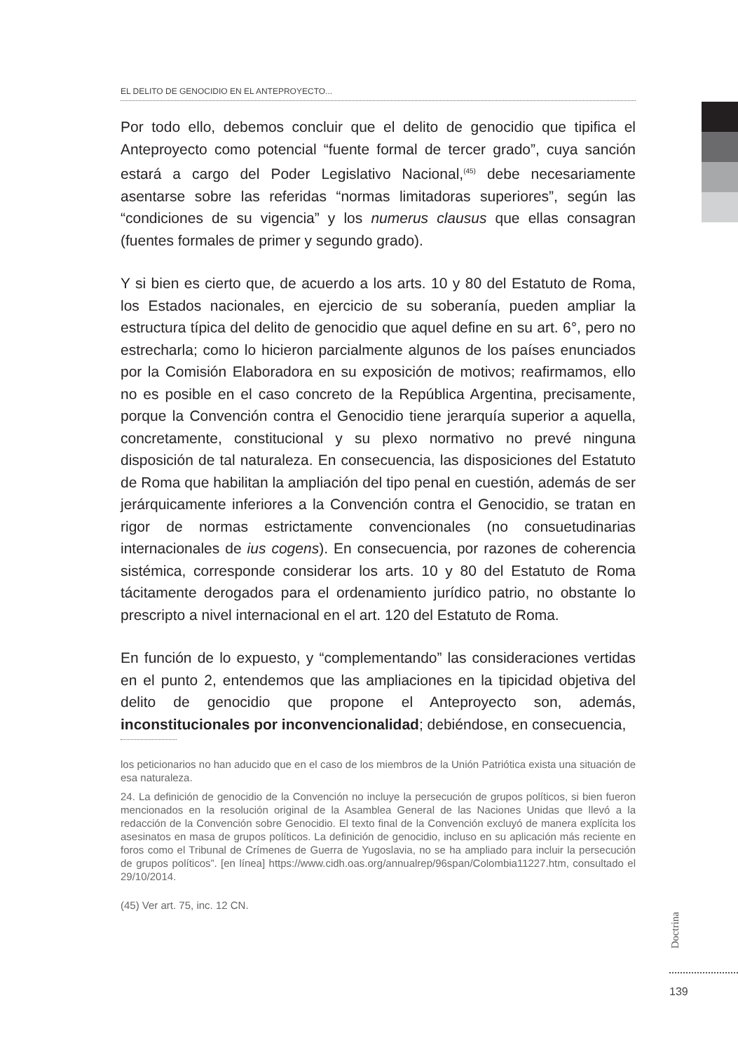EL DELITO DE GENOCIDIO EN EL ANTEPROYECTO...
Por todo ello, debemos concluir que el delito de genocidio que tipifica el Anteproyecto como potencial “fuente formal de tercer grado”, cuya sanción estará a cargo del Poder Legislativo Nacional,<sup>(45)</sup> debe necesariamente asentarse sobre las referidas “normas limitadoras superiores”, según las “condiciones de su vigencia” y los numerus clausus que ellas consagran (fuentes formales de primer y segundo grado).
Y si bien es cierto que, de acuerdo a los arts. 10 y 80 del Estatuto de Roma, los Estados nacionales, en ejercicio de su soberanía, pueden ampliar la estructura típica del delito de genocidio que aquel define en su art. 6°, pero no estrecharla; como lo hicieron parcialmente algunos de los países enunciados por la Comisión Elaboradora en su exposición de motivos; reafirmamos, ello no es posible en el caso concreto de la República Argentina, precisamente, porque la Convención contra el Genocidio tiene jerarquía superior a aquella, concretamente, constitucional y su plexo normativo no prevé ninguna disposición de tal naturaleza. En consecuencia, las disposiciones del Estatuto de Roma que habilitan la ampliación del tipo penal en cuestión, además de ser jerárquicamente inferiores a la Convención contra el Genocidio, se tratan en rigor de normas estrictamente convencionales (no consuetudinarias internacionales de ius cogens). En consecuencia, por razones de coherencia sistémica, corresponde considerar los arts. 10 y 80 del Estatuto de Roma tácitamente derogados para el ordenamiento jurídico patrio, no obstante lo prescripto a nivel internacional en el art. 120 del Estatuto de Roma.
En función de lo expuesto, y “complementando” las consideraciones vertidas en el punto 2, entendemos que las ampliaciones en la tipicidad objetiva del delito de genocidio que propone el Anteproyecto son, además, inconstitucionales por inconvencionalidad; debiéndose, en consecuencia,
los peticionarios no han aducido que en el caso de los miembros de la Unión Patriótica exista una situación de esa naturaleza.
24. La definición de genocidio de la Convención no incluye la persecución de grupos políticos, si bien fueron mencionados en la resolución original de la Asamblea General de las Naciones Unidas que llevó a la redacción de la Convención sobre Genocidio. El texto final de la Convención excluyó de manera explícita los asesinatos en masa de grupos políticos. La definición de genocidio, incluso en su aplicación más reciente en foros como el Tribunal de Crímenes de Guerra de Yugoslavia, no se ha ampliado para incluir la persecución de grupos políticos”. [en línea] https://www.cidh.oas.org/annualrep/96span/Colombia11227.htm, consultado el 29/10/2014.
(45) Ver art. 75, inc. 12 CN.
Doctrina
139